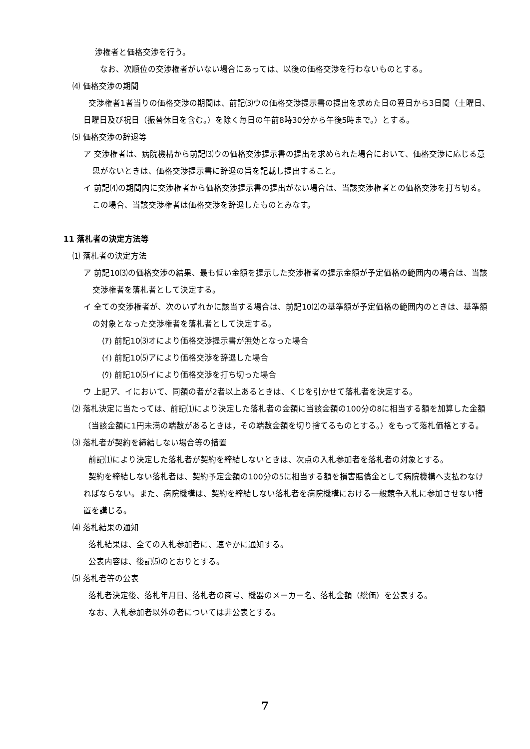渉権者と価格交渉を行う。
なお、次順位の交渉権者がいない場合にあっては、以後の価格交渉を行わないものとする。
⑷ 価格交渉の期間
交渉権者1者当りの価格交渉の期間は、前記⑶ウの価格交渉提示書の提出を求めた日の翌日から3日間（土曜日、日曜日及び祝日（振替休日を含む。）を除く毎日の午前8時30分から午後5時まで。）とする。
⑸ 価格交渉の辞退等
ア 交渉権者は、病院機構から前記⑶ウの価格交渉提示書の提出を求められた場合において、価格交渉に応じる意思がないときは、価格交渉提示書に辞退の旨を記載し提出すること。
イ 前記⑷の期間内に交渉権者から価格交渉提示書の提出がない場合は、当該交渉権者との価格交渉を打ち切る。この場合、当該交渉権者は価格交渉を辞退したものとみなす。
11 落札者の決定方法等
⑴ 落札者の決定方法
ア 前記10⑶の価格交渉の結果、最も低い金額を提示した交渉権者の提示金額が予定価格の範囲内の場合は、当該交渉権者を落札者として決定する。
イ 全ての交渉権者が、次のいずれかに該当する場合は、前記10⑵の基準額が予定価格の範囲内のときは、基準額の対象となった交渉権者を落札者として決定する。
(ｱ) 前記10⑶オにより価格交渉提示書が無効となった場合
(ｲ) 前記10⑸アにより価格交渉を辞退した場合
(ｳ) 前記10⑸イにより価格交渉を打ち切った場合
ウ 上記ア、イにおいて、同額の者が2者以上あるときは、くじを引かせて落札者を決定する。
⑵ 落札決定に当たっては、前記⑴により決定した落札者の金額に当該金額の100分の8に相当する額を加算した金額（当該金額に1円未満の端数があるときは，その端数金額を切り捨てるものとする。）をもって落札価格とする。
⑶ 落札者が契約を締結しない場合等の措置
前記⑴により決定した落札者が契約を締結しないときは、次点の入札参加者を落札者の対象とする。
契約を締結しない落札者は、契約予定金額の100分の5に相当する額を損害賠償金として病院機構へ支払わなければならない。また、病院機構は、契約を締結しない落札者を病院機構における一般競争入札に参加させない措置を講じる。
⑷ 落札結果の通知
落札結果は、全ての入札参加者に、速やかに通知する。
公表内容は、後記⑸のとおりとする。
⑸ 落札者等の公表
落札者決定後、落札年月日、落札者の商号、機器のメーカー名、落札金額（総価）を公表する。
なお、入札参加者以外の者については非公表とする。
7